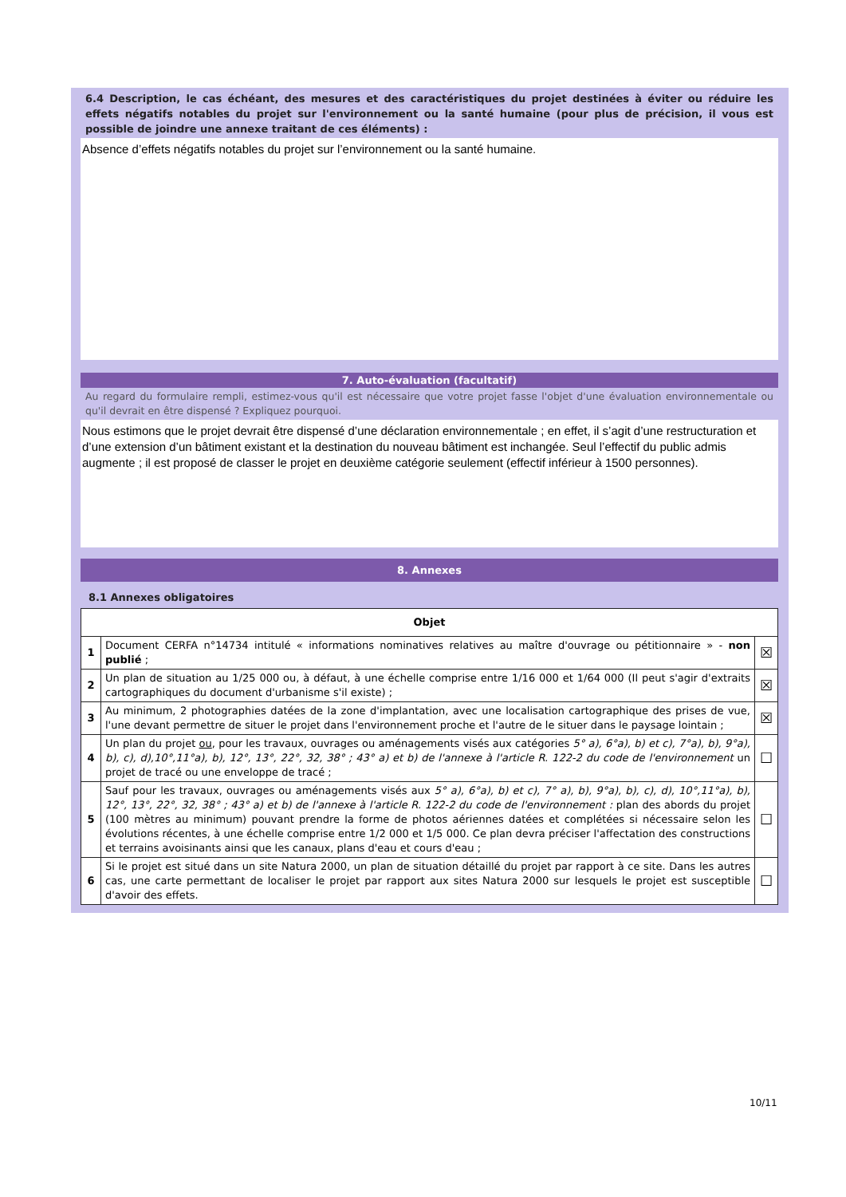6.4 Description, le cas échéant, des mesures et des caractéristiques du projet destinées à éviter ou réduire les effets négatifs notables du projet sur l'environnement ou la santé humaine (pour plus de précision, il vous est possible de joindre une annexe traitant de ces éléments) :
Absence d’effets négatifs notables du projet sur l’environnement ou la santé humaine.
7. Auto-évaluation (facultatif)
Au regard du formulaire rempli, estimez-vous qu'il est nécessaire que votre projet fasse l'objet d'une évaluation environnementale ou qu'il devrait en être dispensé ? Expliquez pourquoi.
Nous estimons que le projet devrait être dispensé d’une déclaration environnementale ; en effet, il s’agit d’une restructuration et d’une extension d’un bâtiment existant et la destination du nouveau bâtiment est inchangée. Seul l’effectif du public admis augmente ; il est proposé de classer le projet en deuxième catégorie seulement (effectif inférieur à 1500 personnes).
8. Annexes
8.1 Annexes obligatoires
| Objet | | |
| --- | --- | --- |
| 1 | Document CERFA n°14734 intitulé « informations nominatives relatives au maître d'ouvrage ou pétitionnaire » - non publié ; | ☒ |
| 2 | Un plan de situation au 1/25 000 ou, à défaut, à une échelle comprise entre 1/16 000 et 1/64 000 (Il peut s'agir d'extraits cartographiques du document d'urbanisme s'il existe) ; | ☒ |
| 3 | Au minimum, 2 photographies datées de la zone d'implantation, avec une localisation cartographique des prises de vue, l'une devant permettre de situer le projet dans l'environnement proche et l'autre de le situer dans le paysage lointain ; | ☒ |
| 4 | Un plan du projet ou , pour les travaux, ouvrages ou aménagements visés aux catégories 5° a), 6°a), b) et c), 7°a), b), 9°a), b), c), d),10°,11°a), b), 12°, 13°, 22°, 32, 38° ; 43° a) et b) de l'annexe à l'article R. 122-2 du code de l'environnement un projet de tracé ou une enveloppe de tracé ; | ☐ |
| 5 | Sauf pour les travaux, ouvrages ou aménagements visés aux 5° a), 6°a), b) et c), 7° a), b), 9°a), b), c), d), 10°,11°a), b), 12°, 13°, 22°, 32, 38° ; 43° a) et b) de l'annexe à l'article R. 122-2 du code de l'environnement : plan des abords du projet (100 mètres au minimum) pouvant prendre la forme de photos aériennes datées et complétées si nécessaire selon les évolutions récentes, à une échelle comprise entre 1/2 000 et 1/5 000. Ce plan devra préciser l'affectation des constructions et terrains avoisinants ainsi que les canaux, plans d'eau et cours d'eau ; | ☐ |
| 6 | Si le projet est situé dans un site Natura 2000, un plan de situation détaillé du projet par rapport à ce site. Dans les autres cas, une carte permettant de localiser le projet par rapport aux sites Natura 2000 sur lesquels le projet est susceptible d'avoir des effets. | ☐ |
10/11